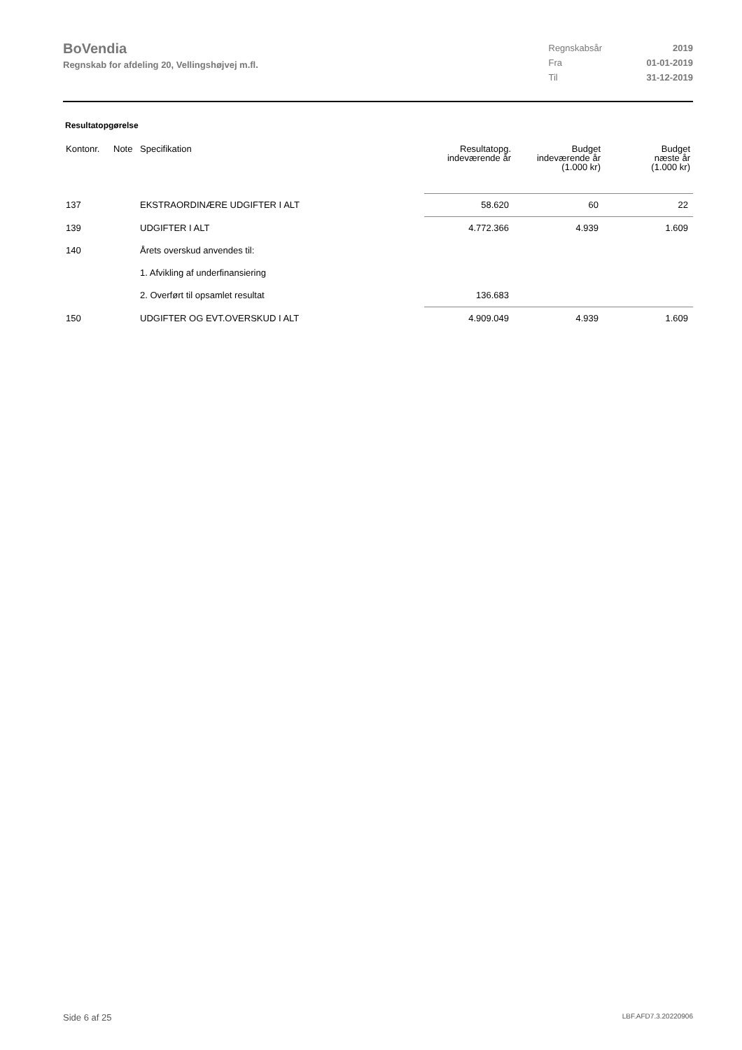BoVendia
Regnskab for afdeling 20, Vellingshøjvej m.fl.
| Regnskabsår | 2019 |
| Fra | 01-01-2019 |
| Til | 31-12-2019 |
Resultatopgørelse
| Kontonr. | Note | Specifikation | Resultatopg. indeværende år | Budget indeværende år (1.000 kr) | Budget næste år (1.000 kr) |
| --- | --- | --- | --- | --- | --- |
| 137 | | EKSTRAORDINÆRE UDGIFTER I ALT | 58.620 | 60 | 22 |
| 139 | | UDGIFTER I ALT | 4.772.366 | 4.939 | 1.609 |
| 140 | | Årets overskud anvendes til: | | | |
| | | 1. Afvikling af underfinansiering | | | |
| | | 2. Overført til opsamlet resultat | 136.683 | | |
| 150 | | UDGIFTER OG EVT.OVERSKUD I ALT | 4.909.049 | 4.939 | 1.609 |
Side 6 af 25 LBF.AFD7.3.20220906